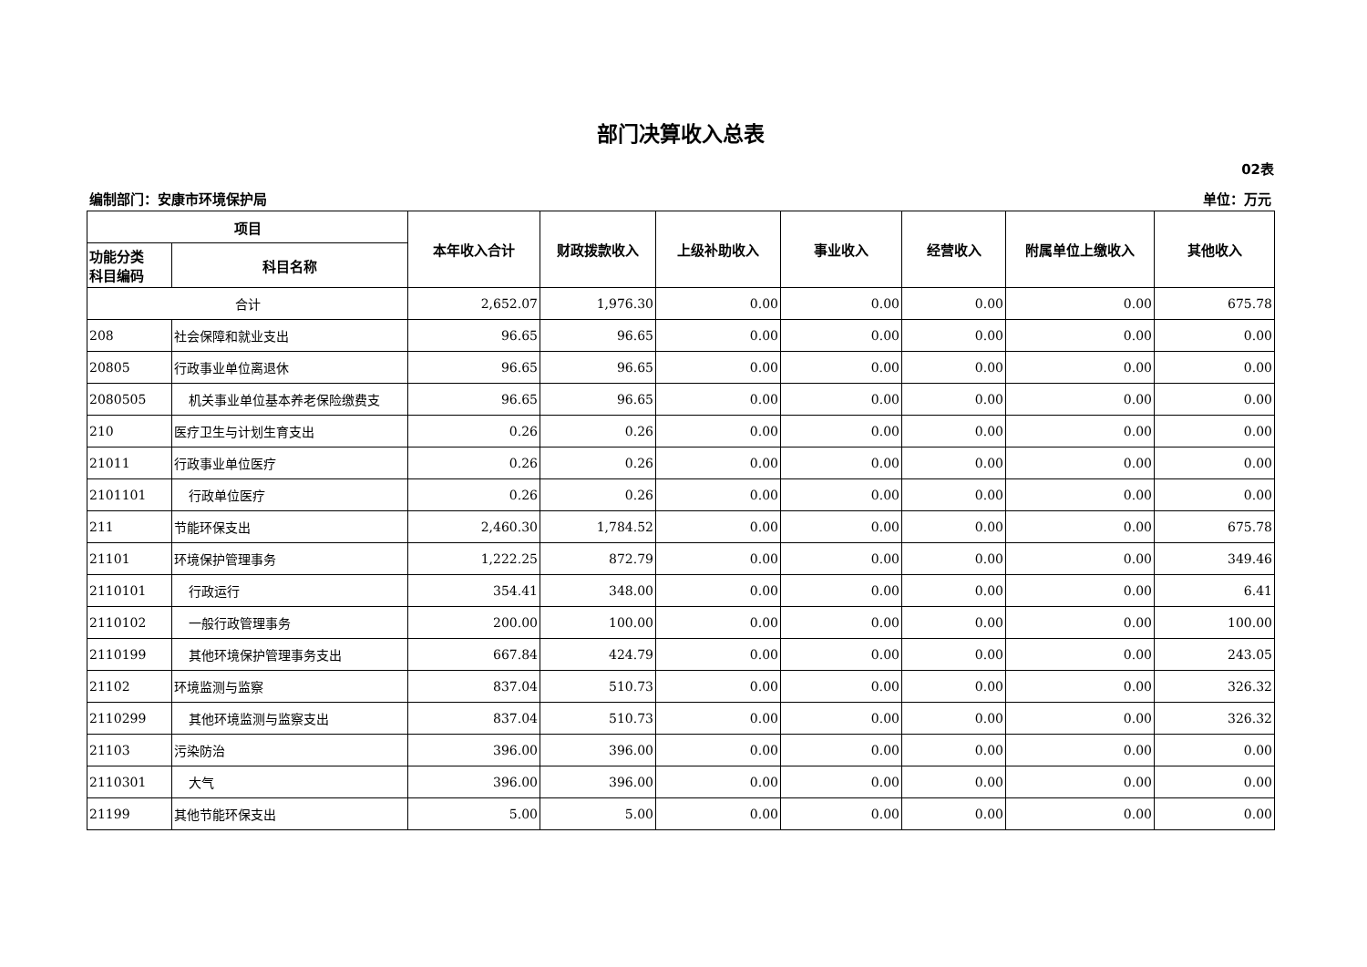部门决算收入总表
02表
编制部门：安康市环境保护局 单位：万元
| 项目 | | 本年收入合计 | 财政拨款收入 | 上级补助收入 | 事业收入 | 经营收入 | 附属单位上缴收入 | 其他收入 |
| --- | --- | --- | --- | --- | --- | --- | --- | --- |
| 功能分类 科目编码 | 科目名称 | | | | | | | |
| 合计 | | 2,652.07 | 1,976.30 | 0.00 | 0.00 | 0.00 | 0.00 | 675.78 |
| 208 | 社会保障和就业支出 | 96.65 | 96.65 | 0.00 | 0.00 | 0.00 | 0.00 | 0.00 |
| 20805 | 行政事业单位离退休 | 96.65 | 96.65 | 0.00 | 0.00 | 0.00 | 0.00 | 0.00 |
| 2080505 | 机关事业单位基本养老保险缴费支 | 96.65 | 96.65 | 0.00 | 0.00 | 0.00 | 0.00 | 0.00 |
| 210 | 医疗卫生与计划生育支出 | 0.26 | 0.26 | 0.00 | 0.00 | 0.00 | 0.00 | 0.00 |
| 21011 | 行政事业单位医疗 | 0.26 | 0.26 | 0.00 | 0.00 | 0.00 | 0.00 | 0.00 |
| 2101101 | 行政单位医疗 | 0.26 | 0.26 | 0.00 | 0.00 | 0.00 | 0.00 | 0.00 |
| 211 | 节能环保支出 | 2,460.30 | 1,784.52 | 0.00 | 0.00 | 0.00 | 0.00 | 675.78 |
| 21101 | 环境保护管理事务 | 1,222.25 | 872.79 | 0.00 | 0.00 | 0.00 | 0.00 | 349.46 |
| 2110101 | 行政运行 | 354.41 | 348.00 | 0.00 | 0.00 | 0.00 | 0.00 | 6.41 |
| 2110102 | 一般行政管理事务 | 200.00 | 100.00 | 0.00 | 0.00 | 0.00 | 0.00 | 100.00 |
| 2110199 | 其他环境保护管理事务支出 | 667.84 | 424.79 | 0.00 | 0.00 | 0.00 | 0.00 | 243.05 |
| 21102 | 环境监测与监察 | 837.04 | 510.73 | 0.00 | 0.00 | 0.00 | 0.00 | 326.32 |
| 2110299 | 其他环境监测与监察支出 | 837.04 | 510.73 | 0.00 | 0.00 | 0.00 | 0.00 | 326.32 |
| 21103 | 污染防治 | 396.00 | 396.00 | 0.00 | 0.00 | 0.00 | 0.00 | 0.00 |
| 2110301 | 大气 | 396.00 | 396.00 | 0.00 | 0.00 | 0.00 | 0.00 | 0.00 |
| 21199 | 其他节能环保支出 | 5.00 | 5.00 | 0.00 | 0.00 | 0.00 | 0.00 | 0.00 |